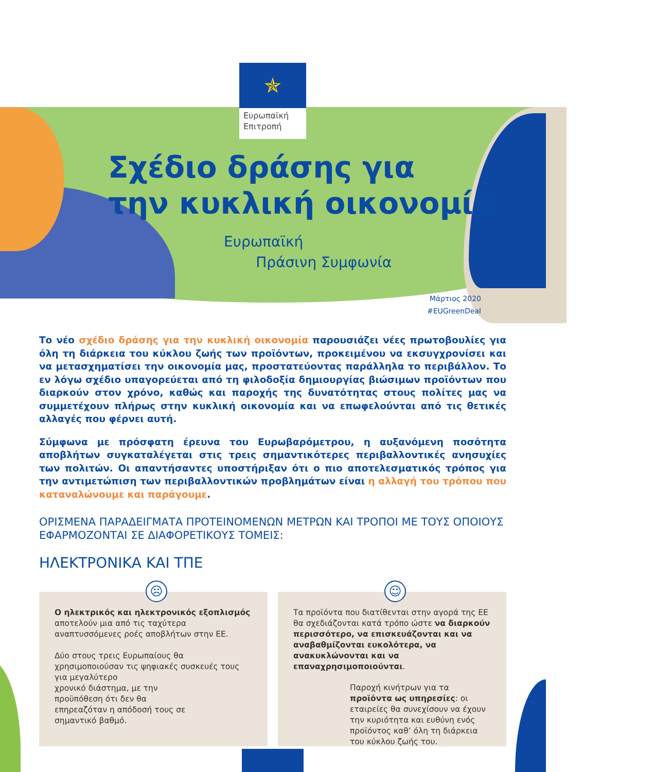✯
Ευρωπαϊκή
Επιτροπή
Σχέδιο δράσης για
την κυκλική οικονομία
Ευρωπαϊκή
Πράσινη Συμφωνία
Μάρτιος 2020
#EUGreenDeal
Το νέο σχέδιο δράσης για την κυκλική οικονομία παρουσιάζει νέες πρωτοβουλίες για όλη τη διάρκεια του κύκλου ζωής των προϊόντων, προκειμένου να εκσυγχρονίσει και να μετασχηματίσει την οικονομία μας, προστατεύοντας παράλληλα το περιβάλλον. Το εν λόγω σχέδιο υπαγορεύεται από τη φιλοδοξία δημιουργίας βιώσιμων προϊόντων που διαρκούν στον χρόνο, καθώς και παροχής της δυνατότητας στους πολίτες μας να συμμετέχουν πλήρως στην κυκλική οικονομία και να επωφελούνται από τις θετικές αλλαγές που φέρνει αυτή.
Σύμφωνα με πρόσφατη έρευνα του Ευρωβαρόμετρου, η αυξανόμενη ποσότητα αποβλήτων συγκαταλέγεται στις τρεις σημαντικότερες περιβαλλοντικές ανησυχίες των πολιτών. Οι απαντήσαντες υποστήριξαν ότι ο πιο αποτελεσματικός τρόπος για την αντιμετώπιση των περιβαλλοντικών προβλημάτων είναι η αλλαγή του τρόπου που καταναλώνουμε και παράγουμε.
ΟΡΙΣΜΕΝΑ ΠΑΡΑΔΕΙΓΜΑΤΑ ΠΡΟΤΕΙΝΟΜΕΝΩΝ ΜΕΤΡΩΝ ΚΑΙ ΤΡΟΠΟΙ ΜΕ ΤΟΥΣ ΟΠΟΙΟΥΣ ΕΦΑΡΜΟΖΟΝΤΑΙ ΣΕ ΔΙΑΦΟΡΕΤΙΚΟΥΣ ΤΟΜΕΙΣ:
ΗΛΕΚΤΡΟΝΙΚΑ ΚΑΙ ΤΠΕ
☹
Ο ηλεκτρικός και ηλεκτρονικός εξοπλισμός αποτελούν μια από τις ταχύτερα αναπτυσσόμενες ροές αποβλήτων στην ΕΕ.
Δύο στους τρεις Ευρωπαίους θα χρησιμοποιούσαν τις ψηφιακές συσκευές τους για μεγαλύτερο
χρονικό διάστημα, με την
προϋπόθεση ότι δεν θα
επηρεαζόταν η απόδοσή τους σε
σημαντικό βαθμό.
☺
Τα προϊόντα που διατίθενται στην αγορά της ΕΕ θα σχεδιάζονται κατά τρόπο ώστε να διαρκούν περισσότερο, να επισκευάζονται και να αναβαθμίζονται ευκολότερα, να ανακυκλώνονται και να επαναχρησιμοποιούνται.
Παροχή κινήτρων για τα προϊόντα ως υπηρεσίες: οι εταιρείες θα συνεχίσουν να έχουν την κυριότητα και ευθύνη ενός προϊόντος καθ’ όλη τη διάρκεια του κύκλου ζωής του.